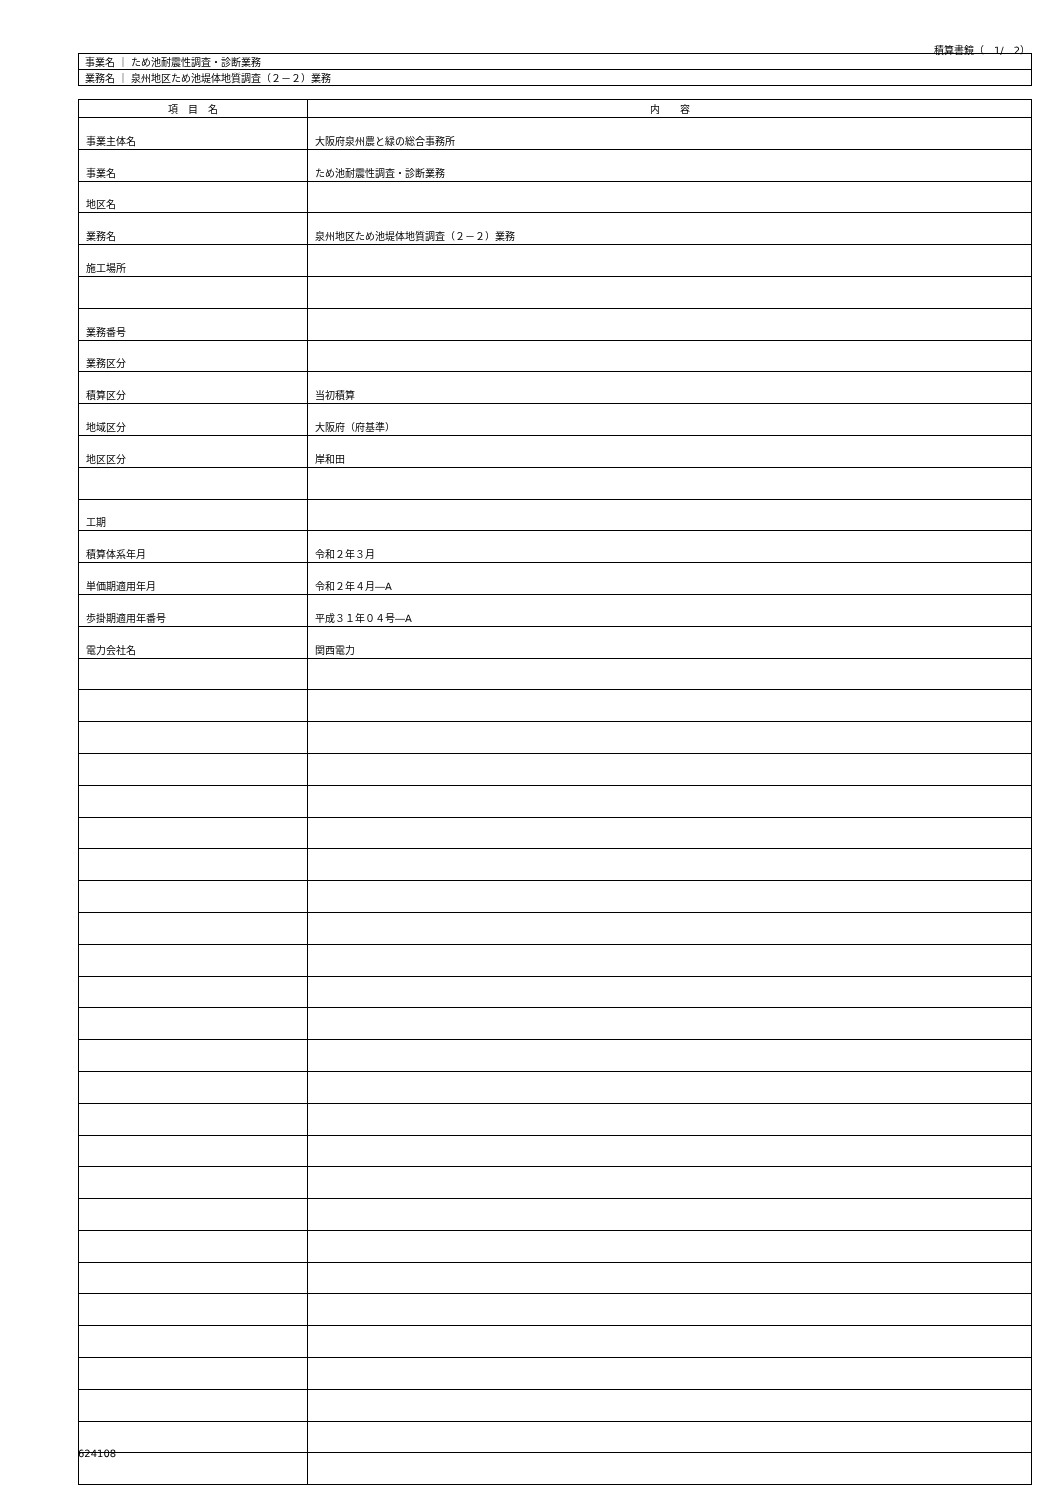積算書鏡（　1/　2）
| 事業名 ｜ ため池耐震性調査・診断業務 |
| 業務名 ｜ 泉州地区ため池堤体地質調査（２－２）業務 |
| 項 目 名 | 内 容 |
| --- | --- |
| 事業主体名 | 大阪府泉州農と緑の総合事務所 |
| 事業名 | ため池耐震性調査・診断業務 |
| 地区名 | |
| 業務名 | 泉州地区ため池堤体地質調査（２－２）業務 |
| 施工場所 | |
| 業務番号 | |
| 業務区分 | |
| 積算区分 | 当初積算 |
| 地域区分 | 大阪府（府基準） |
| 地区区分 | 岸和田 |
| 工期 | |
| 積算体系年月 | 令和２年３月 |
| 単価期適用年月 | 令和２年４月―A |
| 歩掛期適用年番号 | 平成３１年０４号―A |
| 電力会社名 | 関西電力 |
624108